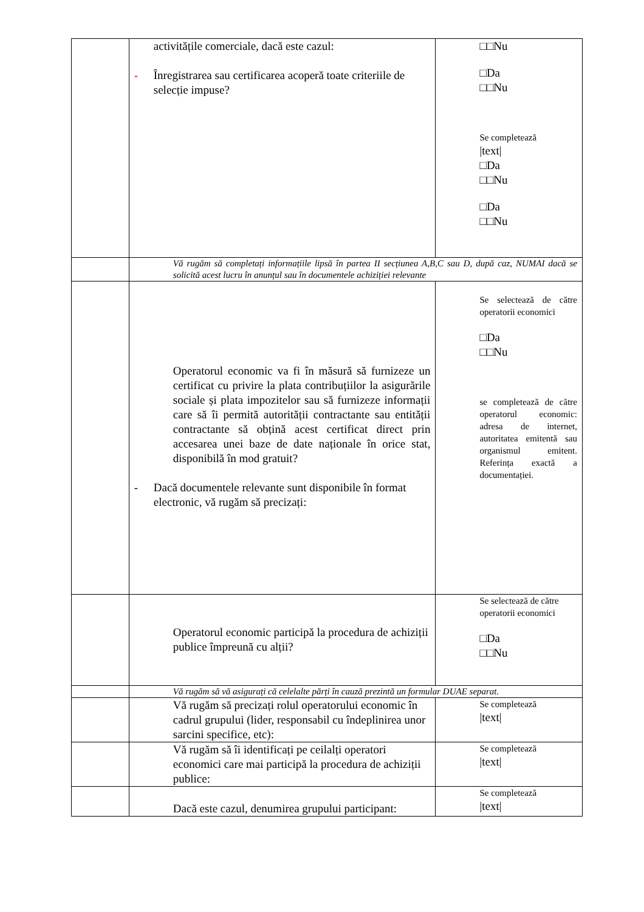| | activitățile comerciale, dacă este cazul: - Înregistrarea sau certificarea acoperă toate criteriile de selecție impuse? | □□Nu □Da □□Nu Se completează /text/ □Da □□Nu □Da □□Nu |
| | Vă rugăm să completați informațiile lipsă în partea II secțiunea A,B,C sau D, după caz, NUMAI dacă se solicită acest lucru în anunțul sau în documentele achiziției relevante | |
| | Operatorul economic va fi în măsură să furnizeze un certificat cu privire la plata contribuțiilor la asigurările sociale și plata impozitelor sau să furnizeze informații care să îi permită autorității contractante sau entității contractante să obțină acest certificat direct prin accesarea unei baze de date naționale în orice stat, disponibilă în mod gratuit? - Dacă documentele relevante sunt disponibile în format electronic, vă rugăm să precizați: | Se selectează de către operatorii economici □Da □□Nu se completează de către operatorul economic: adresa de internet, autoritatea emitentă sau organismul emitent. Referința exactă a documentației. |
| | Operatorul economic participă la procedura de achiziții publice împreună cu alții? | Se selectează de către operatorii economici □Da □□Nu |
| | Vă rugăm să vă asigurați că celelalte părți în cauză prezintă un formular DUAE separat. | |
| | Vă rugăm să precizați rolul operatorului economic în cadrul grupului (lider, responsabil cu îndeplinirea unor sarcini specifice, etc): | Se completează /text/ |
| | Vă rugăm să îi identificați pe ceilalți operatori economici care mai participă la procedura de achiziții publice: | Se completează /text/ |
| | Dacă este cazul, denumirea grupului participant: | Se completează /text/ |